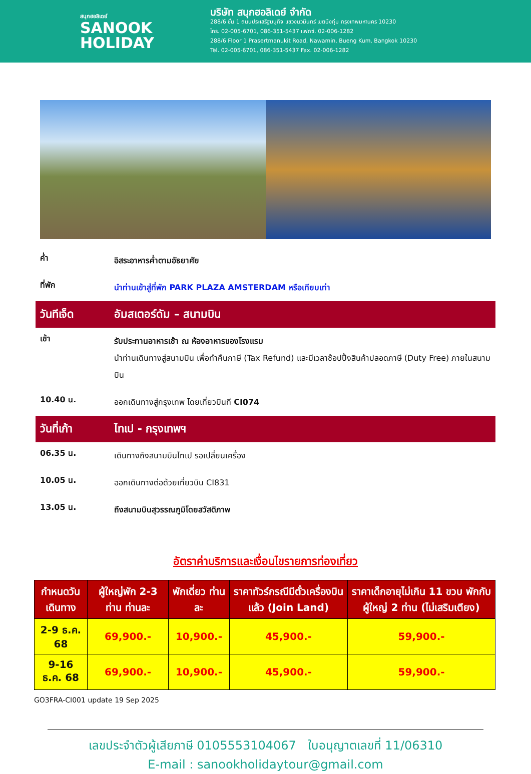สนุกฮอลิเดย์
SANOOK
HOLIDAY
บริษัท สนุกฮอลิเดย์ จำกัด
288/6 ชั้น 1 ถนนประเสริฐมนูกิจ แขวงนวมินทร์ เขตบึงกุ่ม กรุงเทพมหานคร 10230
โทร. 02-005-6701, 086-351-5437 แฟกซ์. 02-006-1282
288/6 Floor 1 Prasertmanukit Road, Nawamin, Bueng Kum, Bangkok 10230
Tel. 02-005-6701, 086-351-5437 Fax. 02-006-1282
ค่ำ
อิสระอาหารค่ำตามอัธยาศัย
ที่พัก
นำท่านเข้าสู่ที่พัก PARK PLAZA AMSTERDAM หรือเทียบเท่า
วันทีเจ็ด อัมสเตอร์ดัม – สนามบิน
เช้า
รับประทานอาหารเช้า ณ ห้องอาหารของโรงแรม
นำท่านเดินทางสู่สนามบิน เพื่อทำคืนภาษี (Tax Refund) และมีเวลาช้อปปิ้งสินค้าปลอดภาษี (Duty Free) ภายในสนามบิน
10.40 น.
ออกเดินทางสู่กรุงเทพ โดยเที่ยวบินที CI074
วันที่เก้า ไทเป - กรุงเทพฯ
06.35 น.
เดินทางถึงสนามบินไทเป รอเปลี่ยนเครื่อง
10.05 น.
ออกเดินทางต่อด้วยเที่ยวบิน CI831
13.05 น.
ถึงสนามบินสุวรรณภูมิโดยสวัสดิภาพ
อัตราค่าบริการและเงื่อนไขรายการท่องเที่ยว
| กำหนดวันเดินทาง | ผู้ใหญ่พัก 2-3 ท่าน ท่านละ | พักเดี่ยว ท่านละ | ราคาทัวร์กรณีมีตั๋วเครื่องบินแล้ว (Join Land) | ราคาเด็กอายุไม่เกิน 11 ขวบ พักกับผู้ใหญ่ 2 ท่าน (ไม่เสริมเตียง) |
| --- | --- | --- | --- | --- |
| 2-9 ธ.ค. 68 | 69,900.- | 10,900.- | 45,900.- | 59,900.- |
| 9-16 ธ.ค. 68 | 69,900.- | 10,900.- | 45,900.- | 59,900.- |
GO3FRA-CI001 update 19 Sep 2025
เลขประจำตัวผู้เสียภาษี 0105553104067 ใบอนุญาตเลขที่ 11/06310
E-mail : sanookholidaytour@gmail.com